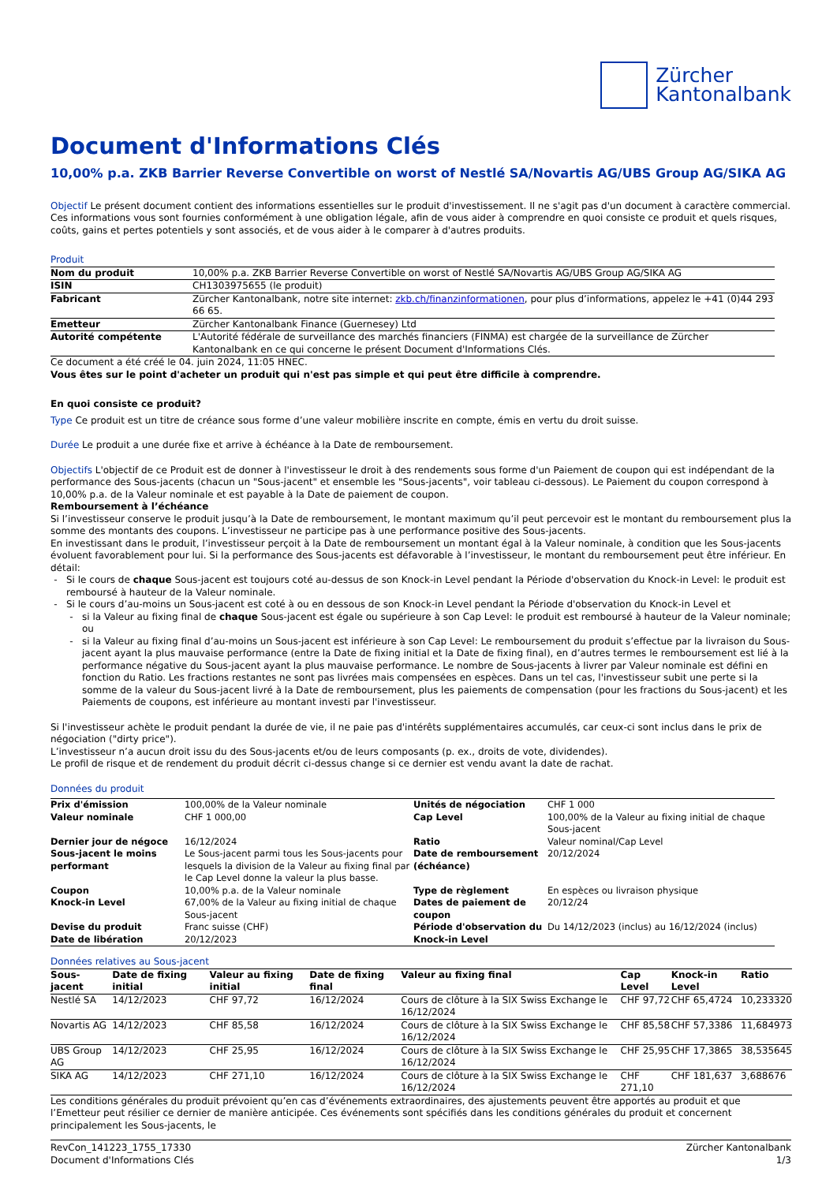Zürcher
Kantonalbank
Document d'Informations Clés
10,00% p.a. ZKB Barrier Reverse Convertible on worst of Nestlé SA/Novartis AG/UBS Group AG/SIKA AG
Objectif Le présent document contient des informations essentielles sur le produit d'investissement. Il ne s'agit pas d'un document à caractère commercial. Ces informations vous sont fournies conformément à une obligation légale, afin de vous aider à comprendre en quoi consiste ce produit et quels risques, coûts, gains et pertes potentiels y sont associés, et de vous aider à le comparer à d'autres produits.
Produit
| Nom du produit | 10,00% p.a. ZKB Barrier Reverse Convertible on worst of Nestlé SA/Novartis AG/UBS Group AG/SIKA AG |
| ISIN | CH1303975655 (le produit) |
| Fabricant | Zürcher Kantonalbank, notre site internet: zkb.ch/finanzinformationen , pour plus d’informations, appelez le +41 (0)44 293 66 65. |
| Emetteur | Zürcher Kantonalbank Finance (Guernesey) Ltd |
| Autorité compétente | L'Autorité fédérale de surveillance des marchés financiers (FINMA) est chargée de la surveillance de Zürcher Kantonalbank en ce qui concerne le présent Document d'Informations Clés. |
Ce document a été créé le 04. juin 2024, 11:05 HNEC.
Vous êtes sur le point d'acheter un produit qui n'est pas simple et qui peut être difficile à comprendre.
En quoi consiste ce produit?
Type Ce produit est un titre de créance sous forme d’une valeur mobilière inscrite en compte, émis en vertu du droit suisse.
Durée Le produit a une durée fixe et arrive à échéance à la Date de remboursement.
Objectifs L'objectif de ce Produit est de donner à l'investisseur le droit à des rendements sous forme d'un Paiement de coupon qui est indépendant de la performance des Sous-jacents (chacun un "Sous-jacent" et ensemble les "Sous-jacents", voir tableau ci-dessous). Le Paiement du coupon correspond à 10,00% p.a. de la Valeur nominale et est payable à la Date de paiement de coupon.
Remboursement à l’échéance
Si l’investisseur conserve le produit jusqu’à la Date de remboursement, le montant maximum qu’il peut percevoir est le montant du remboursement plus la somme des montants des coupons. L’investisseur ne participe pas à une performance positive des Sous-jacents.
En investissant dans le produit, l’investisseur perçoit à la Date de remboursement un montant égal à la Valeur nominale, à condition que les Sous-jacents évoluent favorablement pour lui. Si la performance des Sous-jacents est défavorable à l’investisseur, le montant du remboursement peut être inférieur. En détail:
Si le cours de chaque Sous-jacent est toujours coté au-dessus de son Knock-in Level pendant la Période d'observation du Knock-in Level: le produit est remboursé à hauteur de la Valeur nominale.
Si le cours d’au-moins un Sous-jacent est coté à ou en dessous de son Knock-in Level pendant la Période d'observation du Knock-in Level et
si la Valeur au fixing final de chaque Sous-jacent est égale ou supérieure à son Cap Level: le produit est remboursé à hauteur de la Valeur nominale; ou
si la Valeur au fixing final d’au-moins un Sous-jacent est inférieure à son Cap Level: Le remboursement du produit s’effectue par la livraison du Sous-jacent ayant la plus mauvaise performance (entre la Date de fixing initial et la Date de fixing final), en d’autres termes le remboursement est lié à la performance négative du Sous-jacent ayant la plus mauvaise performance. Le nombre de Sous-jacents à livrer par Valeur nominale est défini en fonction du Ratio. Les fractions restantes ne sont pas livrées mais compensées en espèces. Dans un tel cas, l'investisseur subit une perte si la somme de la valeur du Sous-jacent livré à la Date de remboursement, plus les paiements de compensation (pour les fractions du Sous-jacent) et les Paiements de coupons, est inférieure au montant investi par l'investisseur.
Si l'investisseur achète le produit pendant la durée de vie, il ne paie pas d'intérêts supplémentaires accumulés, car ceux-ci sont inclus dans le prix de négociation ("dirty price").
L’investisseur n’a aucun droit issu du des Sous-jacents et/ou de leurs composants (p. ex., droits de vote, dividendes).
Le profil de risque et de rendement du produit décrit ci-dessus change si ce dernier est vendu avant la date de rachat.
Données du produit
| Prix d'émission | 100,00% de la Valeur nominale | Unités de négociation | CHF 1 000 |
| Valeur nominale | CHF 1 000,00 | Cap Level | 100,00% de la Valeur au fixing initial de chaque Sous-jacent |
| Dernier jour de négoce | 16/12/2024 | Ratio | Valeur nominal/Cap Level |
| Sous-jacent le moins performant | Le Sous-jacent parmi tous les Sous-jacents pour lesquels la division de la Valeur au fixing final par le Cap Level donne la valeur la plus basse. | Date de remboursement (échéance) | 20/12/2024 |
| Coupon | 10,00% p.a. de la Valeur nominale | Type de règlement | En espèces ou livraison physique |
| Knock-in Level | 67,00% de la Valeur au fixing initial de chaque Sous-jacent | Dates de paiement de coupon | 20/12/24 |
| Devise du produit Date de libération | Franc suisse (CHF) 20/12/2023 | Période d'observation du Knock-in Level | Du 14/12/2023 (inclus) au 16/12/2024 (inclus) |
Données relatives au Sous-jacent
| Sous-jacent | Date de fixing initial | Valeur au fixing initial | Date de fixing final | Valeur au fixing final | Cap Level | Knock-in Level | Ratio |
| --- | --- | --- | --- | --- | --- | --- | --- |
| Nestlé SA | 14/12/2023 | CHF 97,72 | 16/12/2024 | Cours de clôture à la SIX Swiss Exchange le 16/12/2024 | CHF 97,72 | CHF 65,4724 | 10,233320 |
| Novartis AG | 14/12/2023 | CHF 85,58 | 16/12/2024 | Cours de clôture à la SIX Swiss Exchange le 16/12/2024 | CHF 85,58 | CHF 57,3386 | 11,684973 |
| UBS Group AG | 14/12/2023 | CHF 25,95 | 16/12/2024 | Cours de clôture à la SIX Swiss Exchange le 16/12/2024 | CHF 25,95 | CHF 17,3865 | 38,535645 |
| SIKA AG | 14/12/2023 | CHF 271,10 | 16/12/2024 | Cours de clôture à la SIX Swiss Exchange le 16/12/2024 | CHF 271,10 | CHF 181,637 | 3,688676 |
Les conditions générales du produit prévoient qu’en cas d’événements extraordinaires, des ajustements peuvent être apportés au produit et que l’Emetteur peut résilier ce dernier de manière anticipée. Ces événements sont spécifiés dans les conditions générales du produit et concernent principalement les Sous-jacents, le
RevCon_141223_1755_17330
Document d'Informations Clés Zürcher Kantonalbank
1/3